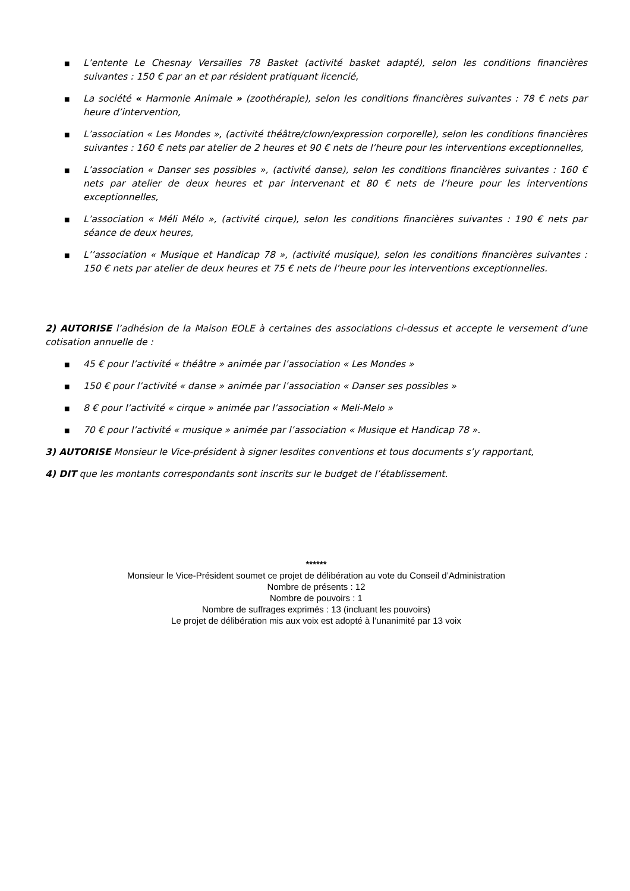■ L’entente Le Chesnay Versailles 78 Basket (activité basket adapté), selon les conditions financières suivantes : 150 € par an et par résident pratiquant licencié,
■ La société « Harmonie Animale » (zoothérapie), selon les conditions financières suivantes : 78 € nets par heure d’intervention,
■ L’association « Les Mondes », (activité théâtre/clown/expression corporelle), selon les conditions financières suivantes : 160 € nets par atelier de 2 heures et 90 € nets de l’heure pour les interventions exceptionnelles,
■ L’association « Danser ses possibles », (activité danse), selon les conditions financières suivantes : 160 € nets par atelier de deux heures et par intervenant et 80 € nets de l’heure pour les interventions exceptionnelles,
■ L’association « Méli Mélo », (activité cirque), selon les conditions financières suivantes : 190 € nets par séance de deux heures,
■ L’’association « Musique et Handicap 78 », (activité musique), selon les conditions financières suivantes : 150 € nets par atelier de deux heures et 75 € nets de l’heure pour les interventions exceptionnelles.
2) AUTORISE l’adhésion de la Maison EOLE à certaines des associations ci-dessus et accepte le versement d’une cotisation annuelle de :
■ 45 € pour l’activité « théâtre » animée par l’association « Les Mondes »
■ 150 € pour l’activité « danse » animée par l’association « Danser ses possibles »
■ 8 € pour l’activité « cirque » animée par l’association « Meli-Melo »
■ 70 € pour l’activité « musique » animée par l’association « Musique et Handicap 78 ».
3) AUTORISE Monsieur le Vice-président à signer lesdites conventions et tous documents s’y rapportant,
4) DIT que les montants correspondants sont inscrits sur le budget de l’établissement.
******
Monsieur le Vice-Président soumet ce projet de délibération au vote du Conseil d’Administration
Nombre de présents : 12
Nombre de pouvoirs : 1
Nombre de suffrages exprimés : 13 (incluant les pouvoirs)
Le projet de délibération mis aux voix est adopté à l’unanimité par 13 voix